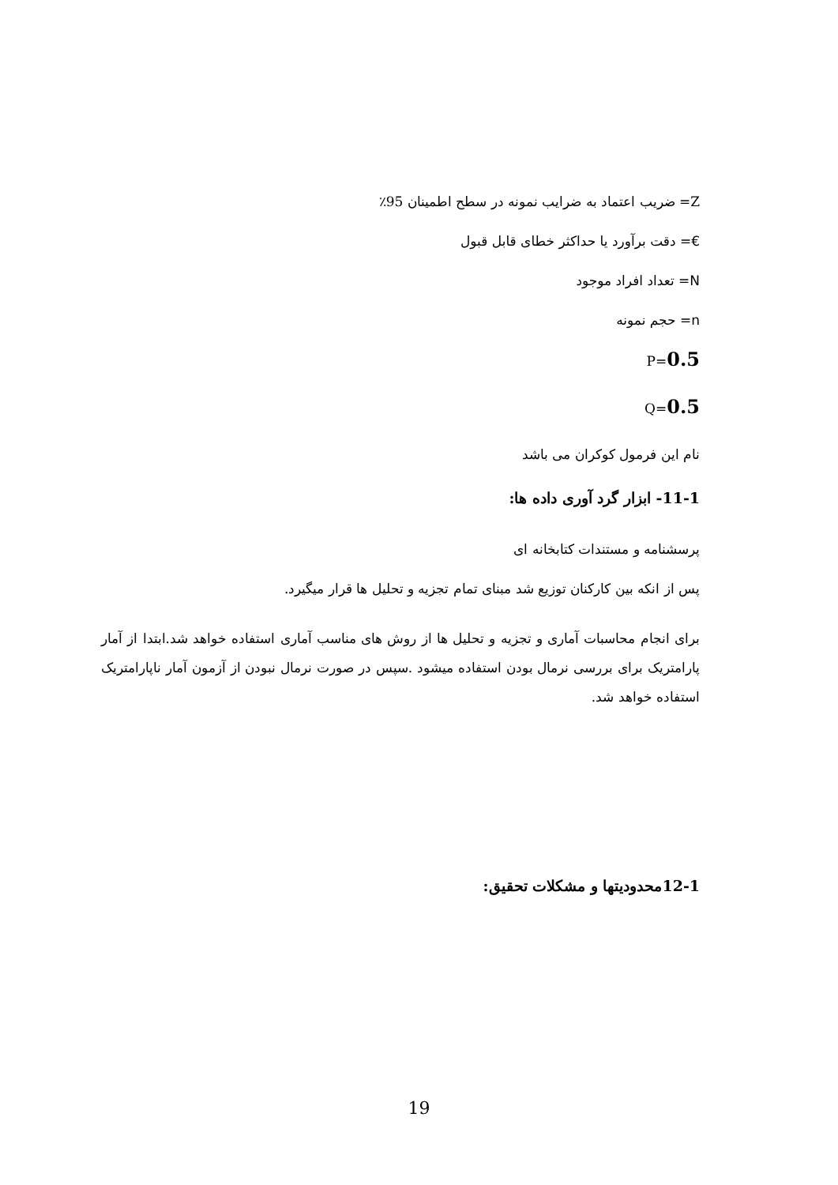Z= ضریب اعتماد به ضرایب نمونه در سطح اطمینان 95٪
€= دقت برآورد یا حداکثر خطای قابل قبول
N= تعداد افراد موجود
n= حجم نمونه
0.5=P
0.5=Q
نام این فرمول کوکران می باشد
11-1- ابزار گرد آوری داده ها:
پرسشنامه و مستندات کتابخانه ای
پس از انکه بین کارکنان توزیع شد مبنای تمام تجزیه و تحلیل ها قرار میگیرد.
برای انجام محاسبات آماری و تجزیه و تحلیل ها از روش های مناسب آماری استفاده خواهد شد.ابتدا از آمار پارامتریک برای بررسی نرمال بودن استفاده میشود .سپس در صورت نرمال نبودن از آزمون آمار ناپارامتریک استفاده خواهد شد.
12-1محدودیتها و مشکلات تحقیق:
19